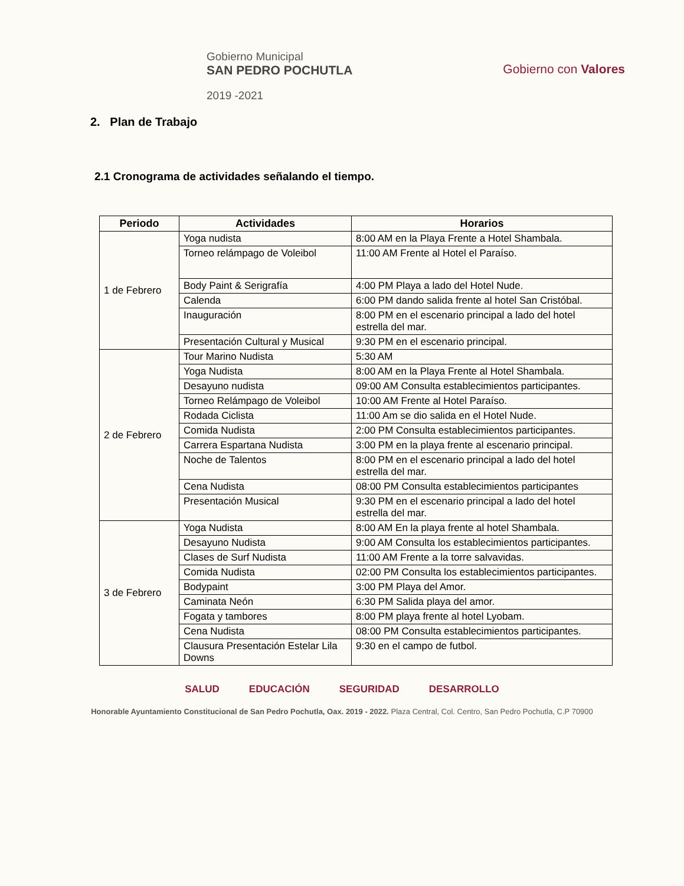Gobierno Municipal
SAN PEDRO POCHUTLA
2019 -2021
Gobierno con Valores
2. Plan de Trabajo
2.1 Cronograma de actividades señalando el tiempo.
| Periodo | Actividades | Horarios |
| --- | --- | --- |
| 1 de Febrero | Yoga nudista | 8:00 AM en la Playa Frente a Hotel Shambala. |
| | Torneo relámpago de Voleibol | 11:00 AM Frente al Hotel el Paraíso. |
| | Body Paint & Serigrafía | 4:00 PM Playa a lado del Hotel Nude. |
| | Calenda | 6:00 PM dando salida frente al hotel San Cristóbal. |
| | Inauguración | 8:00 PM en el escenario principal a lado del hotel estrella del mar. |
| | Presentación Cultural y Musical | 9:30 PM en el escenario principal. |
| 2 de Febrero | Tour Marino Nudista | 5:30 AM |
| | Yoga Nudista | 8:00 AM en la Playa Frente al Hotel Shambala. |
| | Desayuno nudista | 09:00 AM Consulta establecimientos participantes. |
| | Torneo Relámpago de Voleibol | 10:00 AM Frente al Hotel Paraíso. |
| | Rodada Ciclista | 11:00 Am se dio salida en el Hotel Nude. |
| | Comida Nudista | 2:00 PM Consulta establecimientos participantes. |
| | Carrera Espartana Nudista | 3:00 PM en la playa frente al escenario principal. |
| | Noche de Talentos | 8:00 PM en el escenario principal a lado del hotel estrella del mar. |
| | Cena Nudista | 08:00 PM Consulta establecimientos participantes |
| | Presentación Musical | 9:30 PM en el escenario principal a lado del hotel estrella del mar. |
| 3 de Febrero | Yoga Nudista | 8:00 AM En la playa frente al hotel Shambala. |
| | Desayuno Nudista | 9:00 AM Consulta los establecimientos participantes. |
| | Clases de Surf Nudista | 11:00 AM Frente a la torre salvavidas. |
| | Comida Nudista | 02:00 PM Consulta los establecimientos participantes. |
| | Bodypaint | 3:00 PM Playa del Amor. |
| | Caminata Neón | 6:30 PM Salida playa del amor. |
| | Fogata y tambores | 8:00 PM playa frente al hotel Lyobam. |
| | Cena Nudista | 08:00 PM Consulta establecimientos participantes. |
| | Clausura Presentación Estelar Lila Downs | 9:30 en el campo de futbol. |
SALUD EDUCACIÓN SEGURIDAD DESARROLLO
Honorable Ayuntamiento Constitucional de San Pedro Pochutla, Oax. 2019 - 2022. Plaza Central, Col. Centro, San Pedro Pochutla, C.P 70900